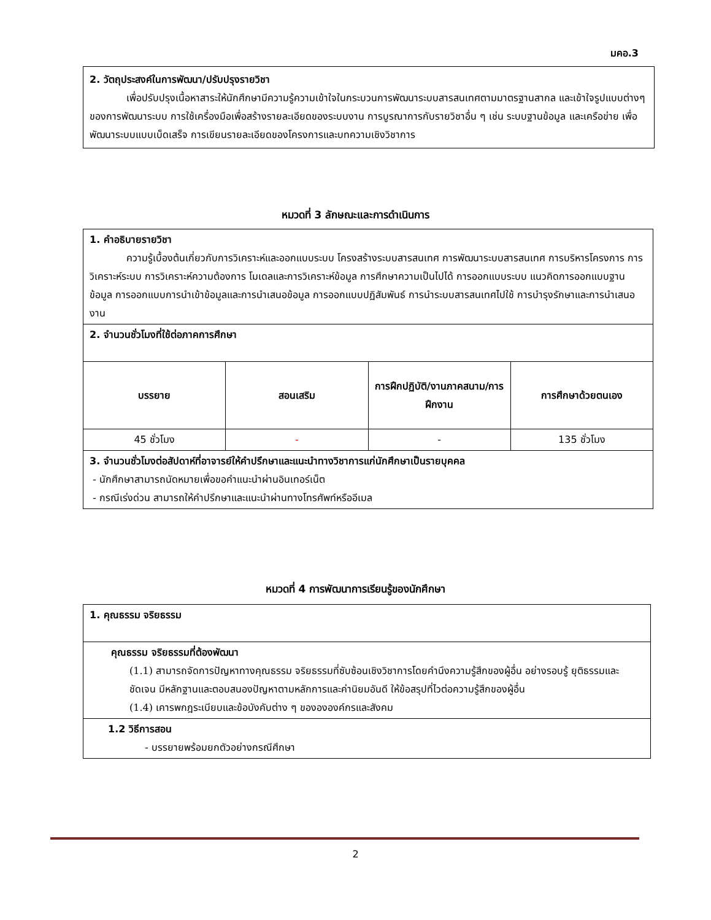มคอ.3
2. วัตถุประสงค์ในการพัฒนา/ปรับปรุงรายวิชา
เพื่อปรับปรุงเนื้อหาสาระให้นักศึกษามีความรู้ความเข้าใจในกระบวนการพัฒนาระบบสารสนเทศตามมาตรฐานสากล และเข้าใจรูปแบบต่างๆ ของการพัฒนาระบบ การใช้เครื่องมือเพื่อสร้างรายละเอียดของระบบงาน การบูรณาการกับรายวิชาอื่น ๆ เช่น ระบบฐานข้อมูล และเครือข่าย เพื่อพัฒนาระบบแบบเบ็ดเสร็จ การเขียนรายละเอียดของโครงการและบทความเชิงวิชาการ
หมวดที่ 3 ลักษณะและการดำเนินการ
| 1. คำอธิบายรายวิชา ความรู้เบื้องต้นเกี่ยวกับการวิเคราะห์และออกแบบระบบ โครงสร้างระบบสารสนเทศ การพัฒนาระบบสารสนเทศ การบริหารโครงการ การวิเคราะห์ระบบ การวิเคราะห์ความต้องการ โมเดลและการวิเคราะห์ข้อมูล การศึกษาความเป็นไปได้ การออกแบบระบบ แนวคิดการออกแบบฐานข้อมูล การออกแบบการนำเข้าข้อมูลและการนำเสนอข้อมูล การออกแบบปฏิสัมพันธ์ การนำระบบสารสนเทศไปใช้ การบำรุงรักษาและการนำเสนองาน | | | |
| 2. จำนวนชั่วโมงที่ใช้ต่อภาคการศึกษา | | | |
| บรรยาย | สอนเสริม | การฝึกปฏิบัติ/งานภาคสนาม/การฝึกงาน | การศึกษาด้วยตนเอง |
| 45 ชั่วโมง | - | - | 135 ชั่วโมง |
| 3. จำนวนชั่วโมงต่อสัปดาห์ที่อาจารย์ให้คำปรึกษาและแนะนำทางวิชาการแก่นักศึกษาเป็นรายบุคคล - นักศึกษาสามารถนัดหมายเพื่อขอคำแนะนำผ่านอินเทอร์เน็ต - กรณีเร่งด่วน สามารถให้คำปรึกษาและแนะนำผ่านทางโทรศัพท์หรืออีเมล | | | |
หมวดที่ 4 การพัฒนาการเรียนรู้ของนักศึกษา
| 1. คุณธรรม จริยธรรม |
| คุณธรรม จริยธรรมที่ต้องพัฒนา (1.1) สามารถจัดการปัญหาทางคุณธรรม จริยธรรมที่ซับซ้อนเชิงวิชาการโดยคำนึงความรู้สึกของผู้อื่น อย่างรอบรู้ ยุติธรรมและชัดเจน มีหลักฐานและตอบสนองปัญหาตามหลักการและค่านิยมอันดี ให้ข้อสรุปที่ไวต่อความรู้สึกของผู้อื่น (1.4) เคารพกฎระเบียบและข้อบังคับต่าง ๆ ของององค์กรและสังคม |
| 1.2 วิธีการสอน - บรรยายพร้อมยกตัวอย่างกรณีศึกษา |
2